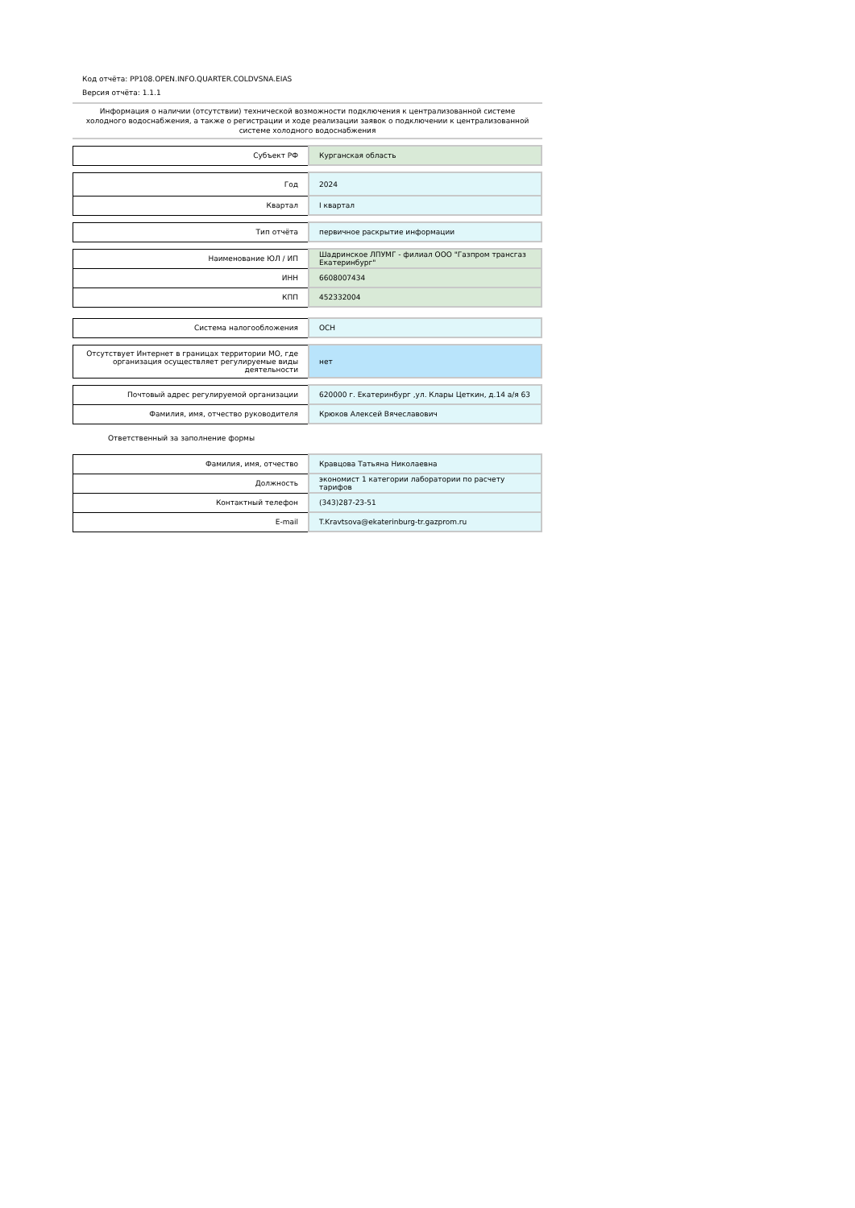Код отчёта: PP108.OPEN.INFO.QUARTER.COLDVSNA.EIAS
Версия отчёта: 1.1.1
Информация о наличии (отсутствии) технической возможности подключения к централизованной системе холодного водоснабжения, а также о регистрации и ходе реализации заявок о подключении к централизованной системе холодного водоснабжения
| Субъект РФ | Курганская область |
| Год | 2024 |
| Квартал | I квартал |
| Тип отчёта | первичное раскрытие информации |
| Наименование ЮЛ / ИП | Шадринское ЛПУМГ - филиал ООО "Газпром трансгаз Екатеринбург" |
| ИНН | 6608007434 |
| КПП | 452332004 |
| Система налогообложения | ОСН |
| Отсутствует Интернет в границах территории МО, где организация осуществляет регулируемые виды деятельности | нет |
| Почтовый адрес регулируемой организации | 620000 г. Екатеринбург ,ул. Клары Цеткин, д.14 а/я 63 |
| Фамилия, имя, отчество руководителя | Крюков Алексей Вячеславович |
Ответственный за заполнение формы
| Фамилия, имя, отчество | Кравцова Татьяна Николаевна |
| Должность | экономист 1 категории лаборатории по расчету тарифов |
| Контактный телефон | (343)287-23-51 |
| E-mail | T.Kravtsova@ekaterinburg-tr.gazprom.ru |